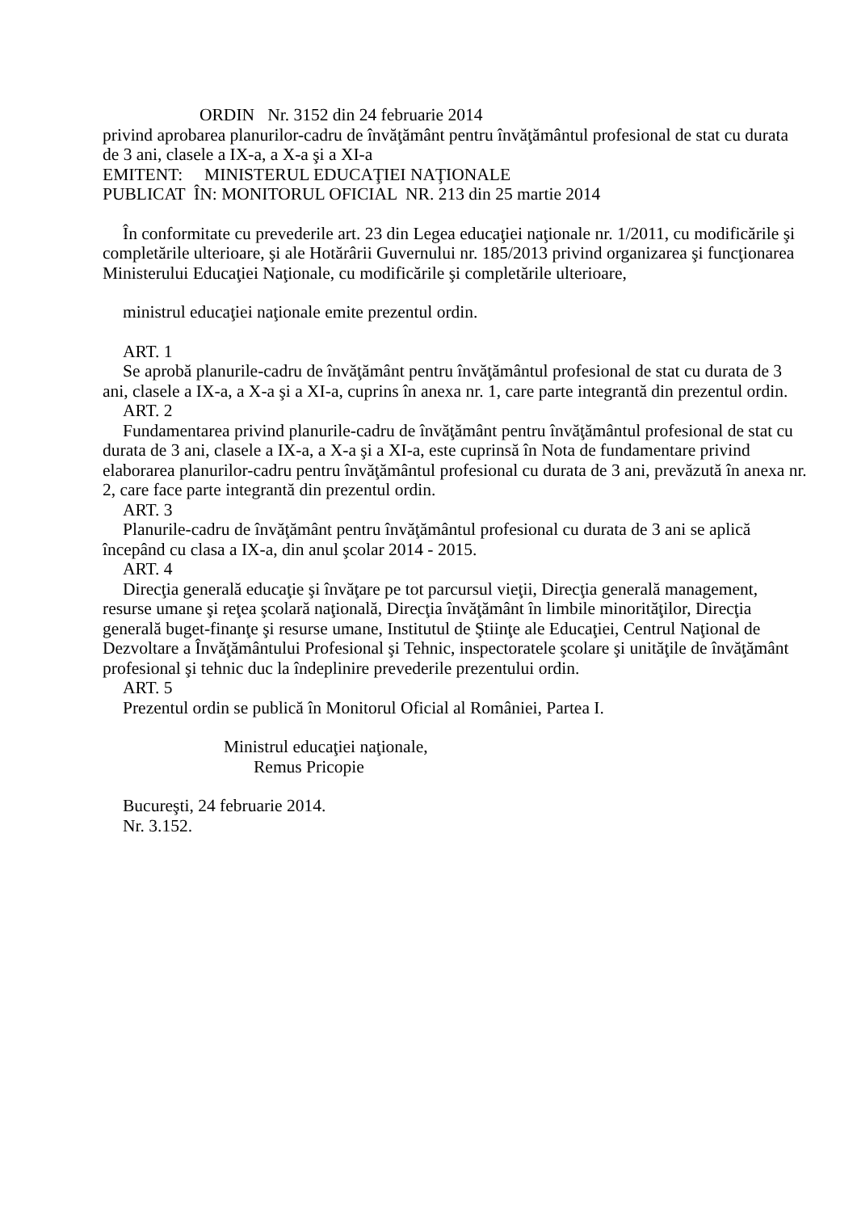ORDIN Nr. 3152 din 24 februarie 2014
privind aprobarea planurilor-cadru de învăţământ pentru învăţământul profesional de stat cu durata de 3 ani, clasele a IX-a, a X-a şi a XI-a
EMITENT: MINISTERUL EDUCAŢIEI NAŢIONALE
PUBLICAT ÎN: MONITORUL OFICIAL NR. 213 din 25 martie 2014
În conformitate cu prevederile art. 23 din Legea educaţiei naţionale nr. 1/2011, cu modificările şi completările ulterioare, şi ale Hotărârii Guvernului nr. 185/2013 privind organizarea şi funcţionarea Ministerului Educaţiei Naţionale, cu modificările şi completările ulterioare,
ministrul educaţiei naţionale emite prezentul ordin.
ART. 1
Se aprobă planurile-cadru de învăţământ pentru învăţământul profesional de stat cu durata de 3 ani, clasele a IX-a, a X-a şi a XI-a, cuprins în anexa nr. 1, care parte integrantă din prezentul ordin.
ART. 2
Fundamentarea privind planurile-cadru de învăţământ pentru învăţământul profesional de stat cu durata de 3 ani, clasele a IX-a, a X-a şi a XI-a, este cuprinsă în Nota de fundamentare privind elaborarea planurilor-cadru pentru învăţământul profesional cu durata de 3 ani, prevăzută în anexa nr. 2, care face parte integrantă din prezentul ordin.
ART. 3
Planurile-cadru de învăţământ pentru învăţământul profesional cu durata de 3 ani se aplică începând cu clasa a IX-a, din anul şcolar 2014 - 2015.
ART. 4
Direcţia generală educaţie şi învăţare pe tot parcursul vieţii, Direcţia generală management, resurse umane şi reţea şcolară naţională, Direcţia învăţământ în limbile minorităţilor, Direcţia generală buget-finanţe şi resurse umane, Institutul de Ştiinţe ale Educaţiei, Centrul Naţional de Dezvoltare a Învăţământului Profesional şi Tehnic, inspectoratele şcolare şi unităţile de învăţământ profesional şi tehnic duc la îndeplinire prevederile prezentului ordin.
ART. 5
Prezentul ordin se publică în Monitorul Oficial al României, Partea I.
Ministrul educaţiei naţionale,
Remus Pricopie
Bucureşti, 24 februarie 2014.
Nr. 3.152.